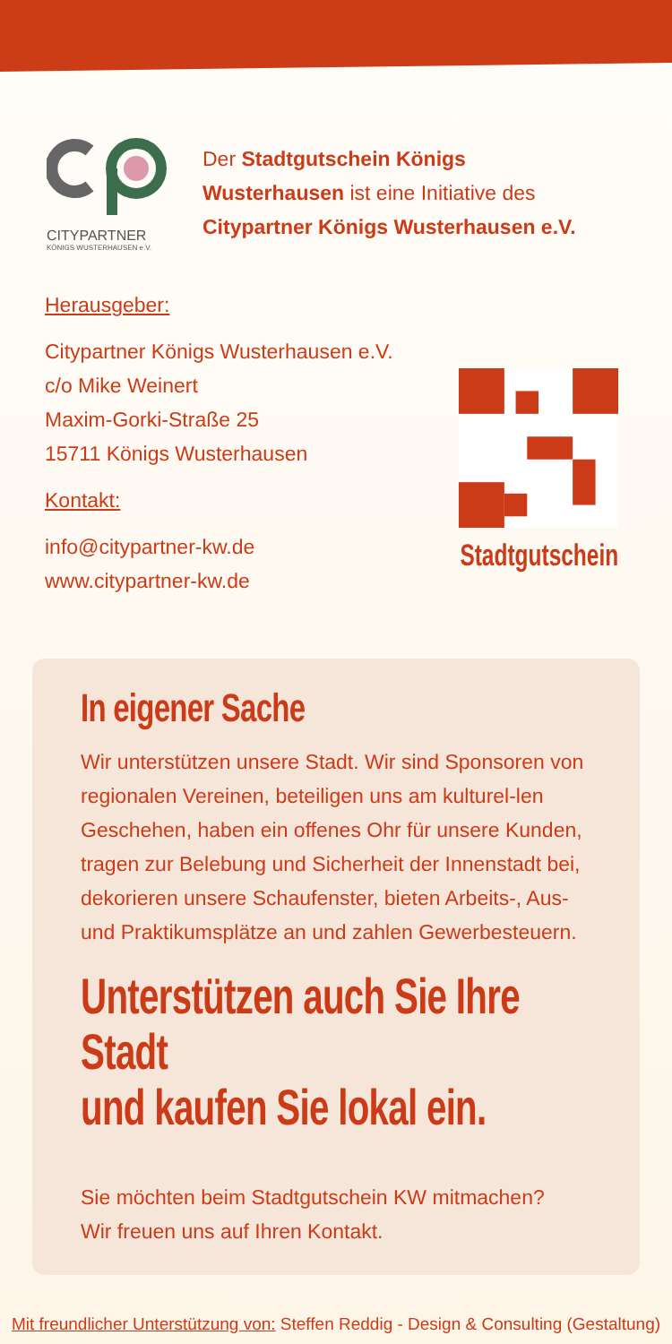CITYPARTNER
KÖNIGS WUSTERHAUSEN e.V.
Der Stadtgutschein Königs
Wusterhausen ist eine Initiative des
Citypartner Königs Wusterhausen e.V.
Herausgeber:
Citypartner Königs Wusterhausen e.V.
c/o Mike Weinert
Maxim-Gorki-Straße 25
15711 Königs Wusterhausen
Kontakt:
info@citypartner-kw.de
www.citypartner-kw.de
Stadtgutschein
In eigener Sache
Wir unterstützen unsere Stadt. Wir sind Sponsoren von regionalen Vereinen, beteiligen uns am kulturel-len Geschehen, haben ein offenes Ohr für unsere Kunden, tragen zur Belebung und Sicherheit der Innenstadt bei, dekorieren unsere Schaufenster, bieten Arbeits-, Aus- und Praktikumsplätze an und zahlen Gewerbesteuern.
Unterstützen auch Sie Ihre Stadt
und kaufen Sie lokal ein.
Sie möchten beim Stadtgutschein KW mitmachen?
Wir freuen uns auf Ihren Kontakt.
Mit freundlicher Unterstützung von: Steffen Reddig - Design & Consulting (Gestaltung)